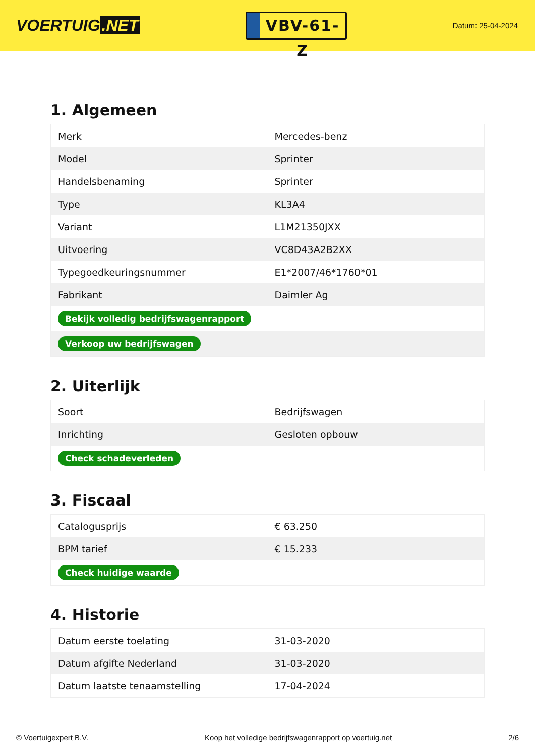VOERTUIG.NET
VBV-61-Z
Datum: 25-04-2024
1. Algemeen
| Merk | Mercedes-benz |
| Model | Sprinter |
| Handelsbenaming | Sprinter |
| Type | KL3A4 |
| Variant | L1M21350JXX |
| Uitvoering | VC8D43A2B2XX |
| Typegoedkeuringsnummer | E1*2007/46*1760*01 |
| Fabrikant | Daimler Ag |
| Bekijk volledig bedrijfswagenrapport | |
| Verkoop uw bedrijfswagen | |
2. Uiterlijk
| Soort | Bedrijfswagen |
| Inrichting | Gesloten opbouw |
| Check schadeverleden | |
3. Fiscaal
| Catalogusprijs | € 63.250 |
| BPM tarief | € 15.233 |
| Check huidige waarde | |
4. Historie
| Datum eerste toelating | 31-03-2020 |
| Datum afgifte Nederland | 31-03-2020 |
| Datum laatste tenaamstelling | 17-04-2024 |
© Voertuigexpert B.V. Koop het volledige bedrijfswagenrapport op voertuig.net 2/6